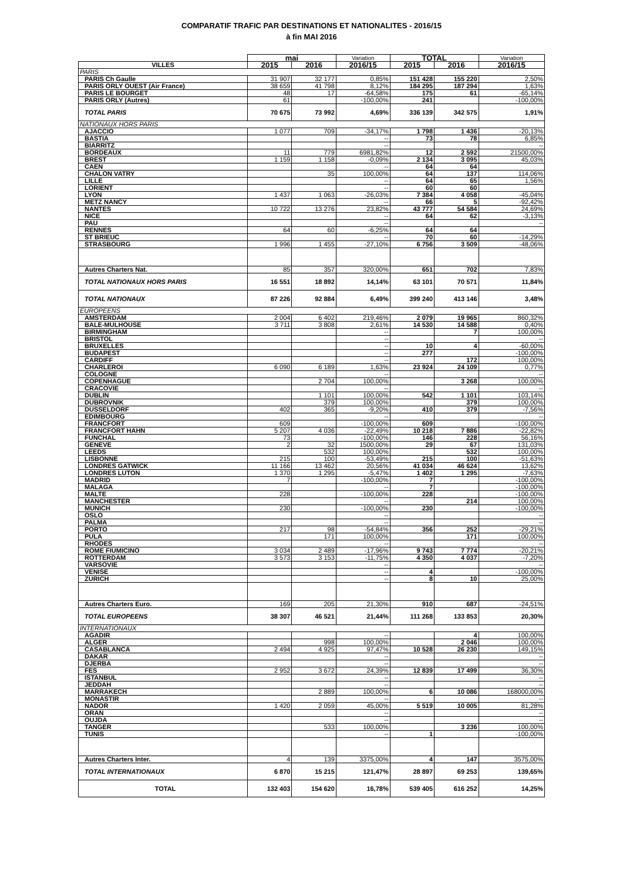COMPARATIF TRAFIC PAR DESTINATIONS ET NATIONALITES - 2016/15
à fin MAI 2016
| | mai | | Variation | TOTAL | | Variation |
| --- | --- | --- | --- | --- | --- | --- |
| VILLES | 2015 | 2016 | 2016/15 | 2015 | 2016 | 2016/15 |
| PARIS | | | | | | |
| PARIS Ch Gaulle | 31 907 | 32 177 | 0,85% | 151 428 | 155 220 | 2,50% |
| PARIS ORLY OUEST (Air France) | 38 659 | 41 798 | 8,12% | 184 295 | 187 294 | 1,63% |
| PARIS LE BOURGET | 48 | 17 | -64,58% | 175 | 61 | -65,14% |
| PARIS ORLY (Autres) | 61 | | -100,00% | 241 | | -100,00% |
| TOTAL PARIS | 70 675 | 73 992 | 4,69% | 336 139 | 342 575 | 1,91% |
| NATIONAUX HORS PARIS | | | | | | |
| AJACCIO | 1 077 | 709 | -34,17% | 1 798 | 1 436 | -20,13% |
| BASTIA | | | -- | 73 | 78 | 6,85% |
| BIARRITZ | | | -- | | | -- |
| BORDEAUX | 11 | 779 | 6981,82% | 12 | 2 592 | 21500,00% |
| BREST | 1 159 | 1 158 | -0,09% | 2 134 | 3 095 | 45,03% |
| CAEN | | | -- | 64 | 64 | |
| CHALON VATRY | | 35 | 100,00% | 64 | 137 | 114,06% |
| LILLE | | | -- | 64 | 65 | 1,56% |
| LORIENT | | | -- | 60 | 60 | |
| LYON | 1 437 | 1 063 | -26,03% | 7 384 | 4 058 | -45,04% |
| METZ NANCY | | | -- | 66 | 5 | -92,42% |
| NANTES | 10 722 | 13 276 | 23,82% | 43 777 | 54 584 | 24,69% |
| NICE | | | -- | 64 | 62 | -3,13% |
| PAU | | | -- | | | -- |
| RENNES | 64 | 60 | -6,25% | 64 | 64 | |
| ST BRIEUC | | | -- | 70 | 60 | -14,29% |
| STRASBOURG | 1 996 | 1 455 | -27,10% | 6 756 | 3 509 | -48,06% |
| Autres Charters Nat. | 85 | 357 | 320,00% | 651 | 702 | 7,83% |
| TOTAL NATIONAUX HORS PARIS | 16 551 | 18 892 | 14,14% | 63 101 | 70 571 | 11,84% |
| TOTAL NATIONAUX | 87 226 | 92 884 | 6,49% | 399 240 | 413 146 | 3,48% |
| EUROPEENS | | | | | | |
| AMSTERDAM | 2 004 | 6 402 | 219,46% | 2 079 | 19 965 | 860,32% |
| BALE-MULHOUSE | 3 711 | 3 808 | 2,61% | 14 530 | 14 588 | 0,40% |
| BIRMINGHAM | | | -- | | 7 | 100,00% |
| BRISTOL | | | -- | | | -- |
| BRUXELLES | | | -- | 10 | 4 | -60,00% |
| BUDAPEST | | | -- | 277 | | -100,00% |
| CARDIFF | | | -- | | 172 | 100,00% |
| CHARLEROI | 6 090 | 6 189 | 1,63% | 23 924 | 24 109 | 0,77% |
| COLOGNE | | | -- | | | -- |
| COPENHAGUE | | 2 704 | 100,00% | | 3 268 | 100,00% |
| CRACOVIE | | | -- | | | -- |
| DUBLIN | | 1 101 | 100,00% | 542 | 1 101 | 103,14% |
| DUBROVNIK | | 379 | 100,00% | | 379 | 100,00% |
| DUSSELDORF | 402 | 365 | -9,20% | 410 | 379 | -7,56% |
| EDIMBOURG | | | -- | | | -- |
| FRANCFORT | 609 | | -100,00% | 609 | | -100,00% |
| FRANCFORT HAHN | 5 207 | 4 036 | -22,49% | 10 218 | 7 886 | -22,82% |
| FUNCHAL | 73 | | -100,00% | 146 | 228 | 56,16% |
| GENEVE | 2 | 32 | 1500,00% | 29 | 67 | 131,03% |
| LEEDS | | 532 | 100,00% | | 532 | 100,00% |
| LISBONNE | 215 | 100 | -53,49% | 215 | 100 | -51,63% |
| LONDRES GATWICK | 11 166 | 13 462 | 20,56% | 41 034 | 46 624 | 13,62% |
| LONDRES LUTON | 1 370 | 1 295 | -5,47% | 1 402 | 1 295 | -7,63% |
| MADRID | 7 | | -100,00% | 7 | | -100,00% |
| MALAGA | | | -- | 7 | | -100,00% |
| MALTE | 228 | | -100,00% | 228 | | -100,00% |
| MANCHESTER | | | -- | | 214 | 100,00% |
| MUNICH | 230 | | -100,00% | 230 | | -100,00% |
| OSLO | | | -- | | | -- |
| PALMA | | | -- | | | -- |
| PORTO | 217 | 98 | -54,84% | 356 | 252 | -29,21% |
| PULA | | 171 | 100,00% | | 171 | 100,00% |
| RHODES | | | -- | | | -- |
| ROME FIUMICINO | 3 034 | 2 489 | -17,96% | 9 743 | 7 774 | -20,21% |
| ROTTERDAM | 3 573 | 3 153 | -11,75% | 4 350 | 4 037 | -7,20% |
| VARSOVIE | | | -- | | | -- |
| VENISE | | | -- | 4 | | -100,00% |
| ZURICH | | | -- | 8 | 10 | 25,00% |
| Autres Charters Euro. | 169 | 205 | 21,30% | 910 | 687 | -24,51% |
| TOTAL EUROPEENS | 38 307 | 46 521 | 21,44% | 111 268 | 133 853 | 20,30% |
| INTERNATIONAUX | | | | | | |
| AGADIR | | | -- | | 4 | 100,00% |
| ALGER | | 998 | 100,00% | | 2 046 | 100,00% |
| CASABLANCA | 2 494 | 4 925 | 97,47% | 10 528 | 26 230 | 149,15% |
| DAKAR | | | -- | | | -- |
| DJERBA | | | -- | | | -- |
| FES | 2 952 | 3 672 | 24,39% | 12 839 | 17 499 | 36,30% |
| ISTANBUL | | | -- | | | -- |
| JEDDAH | | | -- | | | -- |
| MARRAKECH | | 2 889 | 100,00% | 6 | 10 086 | 168000,00% |
| MONASTIR | | | -- | | | -- |
| NADOR | 1 420 | 2 059 | 45,00% | 5 519 | 10 005 | 81,28% |
| ORAN | | | -- | | | -- |
| OUJDA | | | -- | | | -- |
| TANGER | | 533 | 100,00% | | 3 236 | 100,00% |
| TUNIS | | | -- | 1 | | -100,00% |
| Autres Charters Inter. | 4 | 139 | 3375,00% | 4 | 147 | 3575,00% |
| TOTAL INTERNATIONAUX | 6 870 | 15 215 | 121,47% | 28 897 | 69 253 | 139,65% |
| TOTAL | 132 403 | 154 620 | 16,78% | 539 405 | 616 252 | 14,25% |